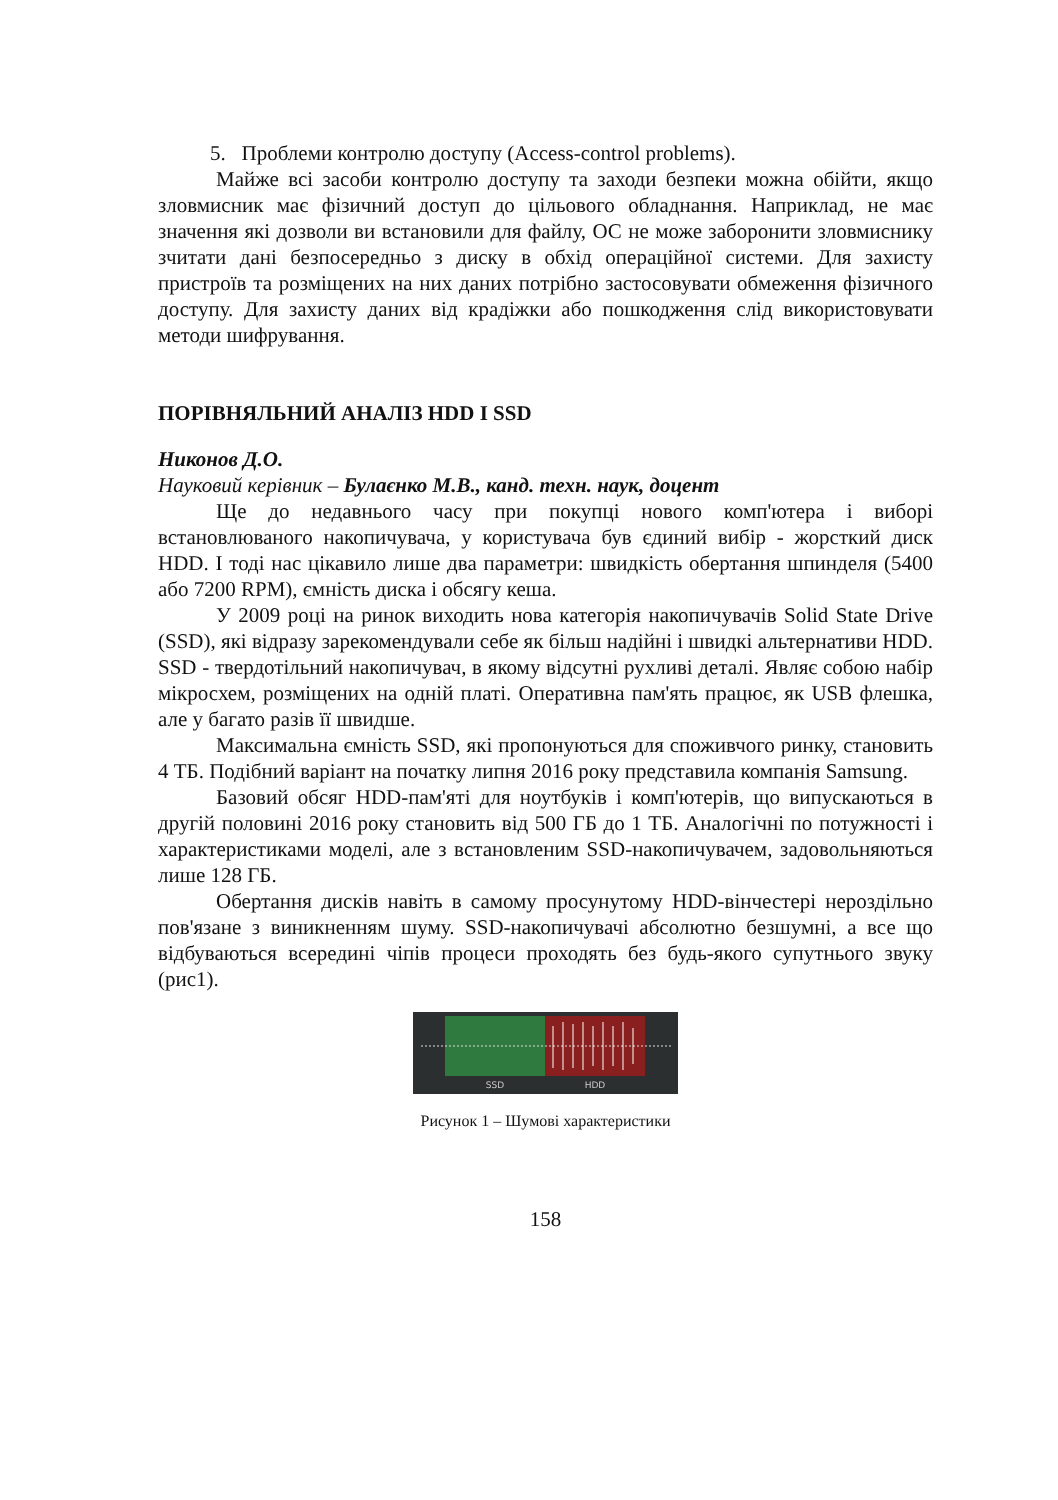5. Проблеми контролю доступу (Access-control problems).
Майже всі засоби контролю доступу та заходи безпеки можна обійти, якщо зловмисник має фізичний доступ до цільового обладнання. Наприклад, не має значення які дозволи ви встановили для файлу, ОС не може заборонити зловмиснику зчитати дані безпосередньо з диску в обхід операційної системи. Для захисту пристроїв та розміщених на них даних потрібно застосовувати обмеження фізичного доступу. Для захисту даних від крадіжки або пошкодження слід використовувати методи шифрування.
ПОРІВНЯЛЬНИЙ АНАЛІЗ HDD І SSD
Никонов Д.О.
Науковий керівник – Булаєнко М.В., канд. техн. наук, доцент
Ще до недавнього часу при покупці нового комп'ютера і виборі встановлюваного накопичувача, у користувача був єдиний вибір - жорсткий диск HDD. І тоді нас цікавило лише два параметри: швидкість обертання шпинделя (5400 або 7200 RPM), ємність диска і обсягу кеша.
У 2009 році на ринок виходить нова категорія накопичувачів Solid State Drive (SSD), які відразу зарекомендували себе як більш надійні і швидкі альтернативи HDD. SSD - твердотільний накопичувач, в якому відсутні рухливі деталі. Являє собою набір мікросхем, розміщених на одній платі. Оперативна пам'ять працює, як USB флешка, але у багато разів її швидше.
Максимальна ємність SSD, які пропонуються для споживчого ринку, становить 4 ТБ. Подібний варіант на початку липня 2016 року представила компанія Samsung.
Базовий обсяг HDD-пам'яті для ноутбуків і комп'ютерів, що випускаються в другій половині 2016 року становить від 500 ГБ до 1 ТБ. Аналогічні по потужності і характеристиками моделі, але з встановленим SSD-накопичувачем, задовольняються лише 128 ГБ.
Обертання дисків навіть в самому просунутому HDD-вінчестері нероздільно пов'язане з виникненням шуму. SSD-накопичувачі абсолютно безшумні, а все що відбуваються всередині чіпів процеси проходять без будь-якого супутнього звуку (рис1).
SSD
HDD
Рисунок 1 – Шумові характеристики
158